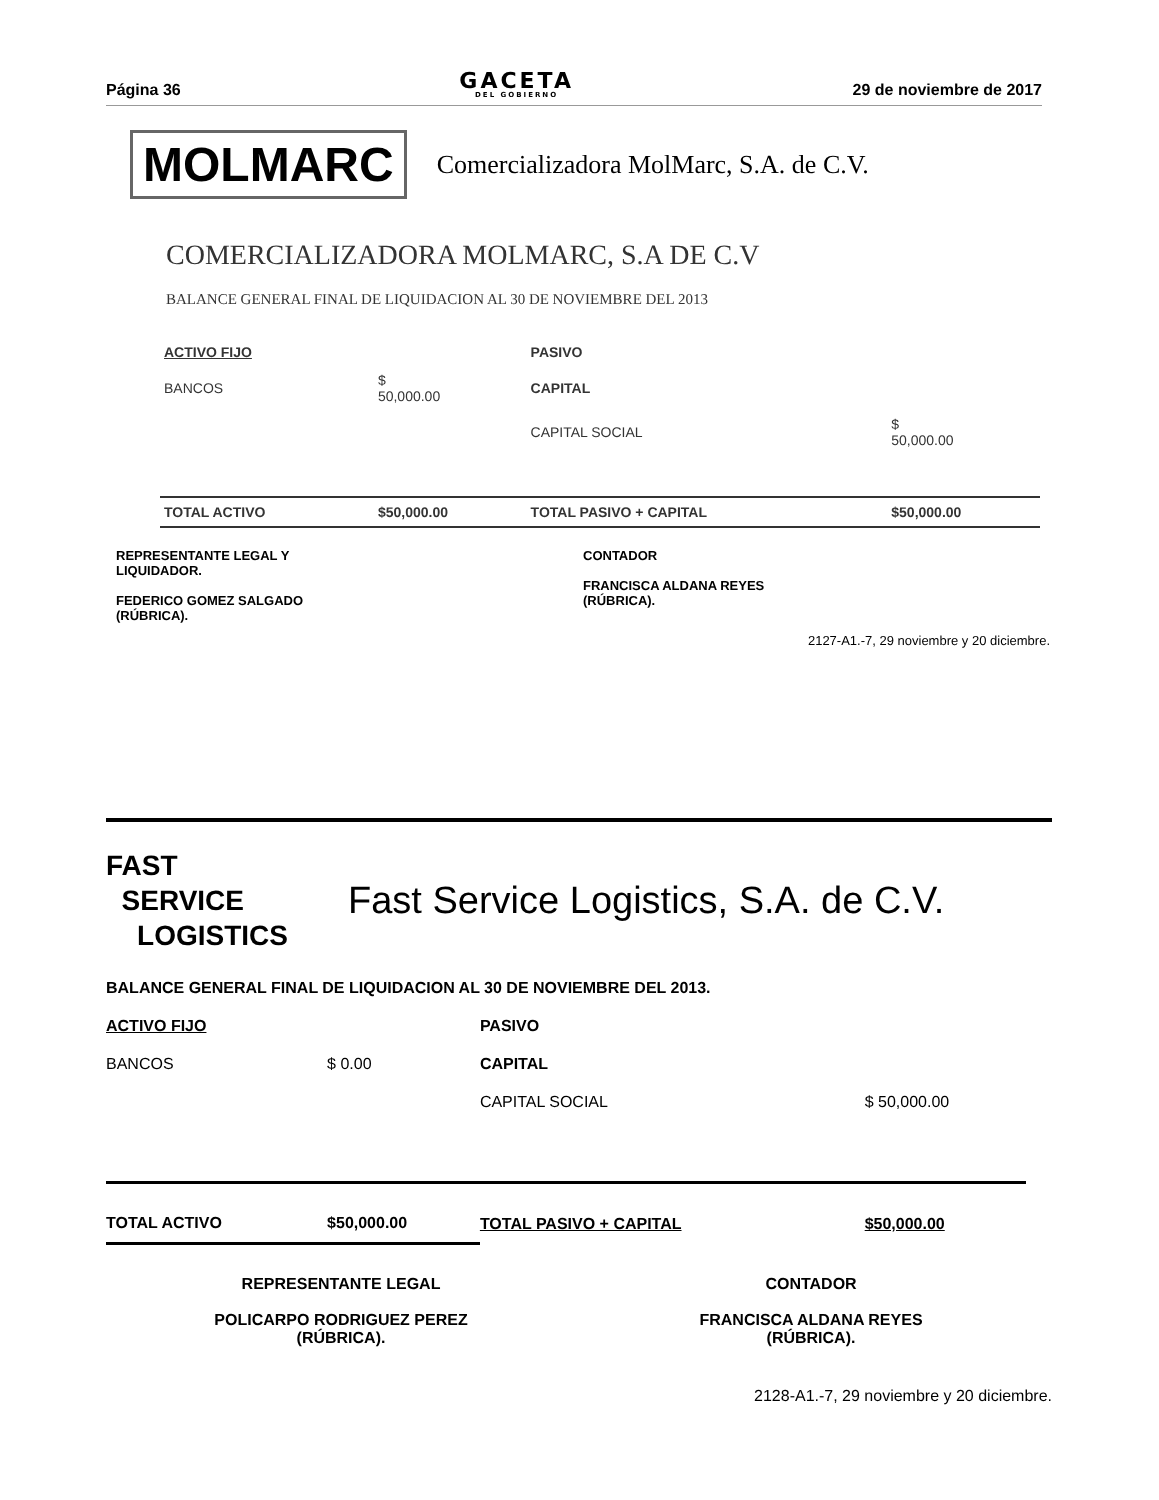Página 36 GACETA
DEL GOBIERNO 29 de noviembre de 2017
MOLMARC Comercializadora MolMarc, S.A. de C.V.
COMERCIALIZADORA MOLMARC, S.A DE C.V
BALANCE GENERAL FINAL DE LIQUIDACION AL 30 DE NOVIEMBRE DEL 2013
| ACTIVO FIJO | | PASIVO | |
| BANCOS | $ 50,000.00 | CAPITAL | |
| | | CAPITAL SOCIAL | $ 50,000.00 |
| TOTAL ACTIVO | $50,000.00 | TOTAL PASIVO + CAPITAL | $50,000.00 |
REPRESENTANTE LEGAL Y
LIQUIDADOR.
FEDERICO GOMEZ SALGADO
(RÚBRICA).
CONTADOR
FRANCISCA ALDANA REYES
(RÚBRICA).
2127-A1.-7, 29 noviembre y 20 diciembre.
FAST
SERVICE
LOGISTICS
Fast Service Logistics, S.A. de C.V.
BALANCE GENERAL FINAL DE LIQUIDACION AL 30 DE NOVIEMBRE DEL 2013.
| ACTIVO FIJO | | PASIVO | |
| BANCOS | $ 0.00 | CAPITAL | |
| | | CAPITAL SOCIAL | $ 50,000.00 |
| TOTAL ACTIVO | $50,000.00 | TOTAL PASIVO + CAPITAL | $50,000.00 |
REPRESENTANTE LEGAL
POLICARPO RODRIGUEZ PEREZ
(RÚBRICA).
CONTADOR
FRANCISCA ALDANA REYES
(RÚBRICA).
2128-A1.-7, 29 noviembre y 20 diciembre.